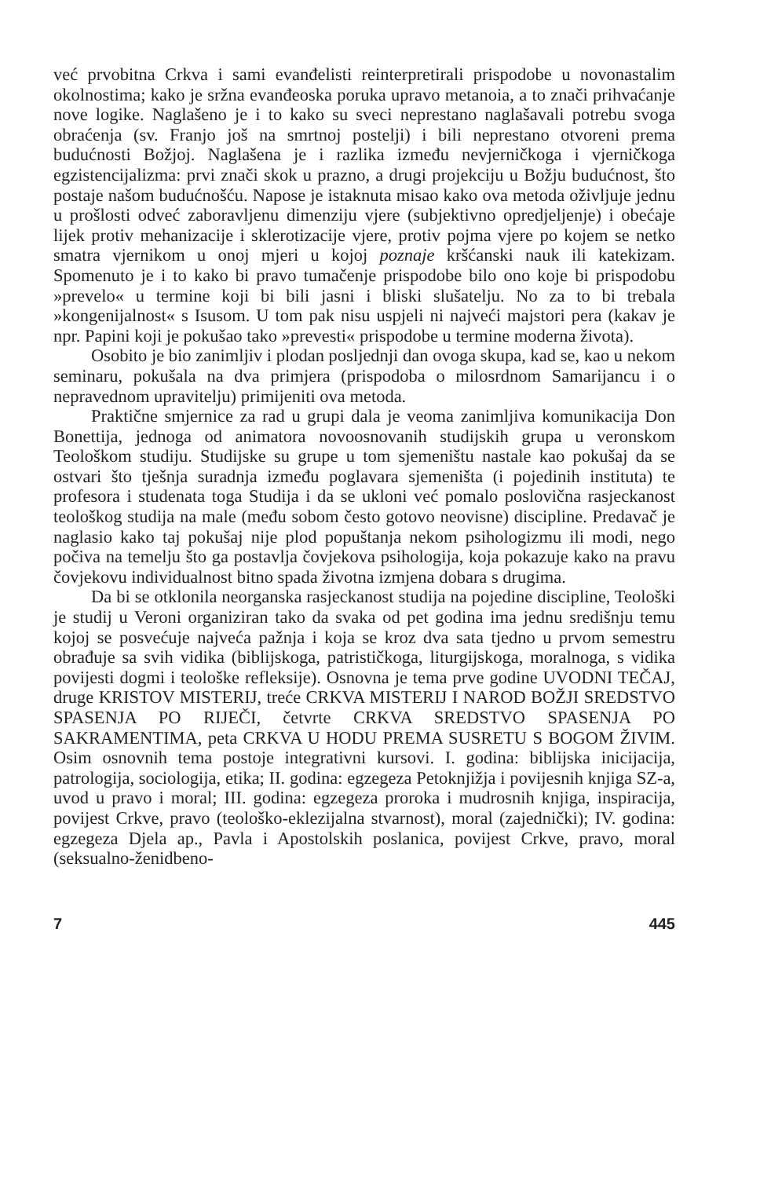već prvobitna Crkva i sami evanđelisti reinterpretirali prispodobe u novonastalim okolnostima; kako je sržna evanđeoska poruka upravo metanoia, a to znači prihvaćanje nove logike. Naglašeno je i to kako su sveci neprestano naglašavali potrebu svoga obraćenja (sv. Franjo još na smrtnoj postelji) i bili neprestano otvoreni prema budućnosti Božjoj. Naglašena je i razlika između nevjerničkoga i vjerničkoga egzistencijalizma: prvi znači skok u prazno, a drugi projekciju u Božju budućnost, što postaje našom budućnošću. Napose je istaknuta misao kako ova metoda oživljuje jednu u prošlosti odveć zaboravljenu dimenziju vjere (subjektivno opredjeljenje) i obećaje lijek protiv mehanizacije i sklerotizacije vjere, protiv pojma vjere po kojem se netko smatra vjernikom u onoj mjeri u kojoj poznaje kršćanski nauk ili katekizam. Spomenuto je i to kako bi pravo tumačenje prispodobe bilo ono koje bi prispodobu »prevelo« u termine koji bi bili jasni i bliski slušatelju. No za to bi trebala »kongenijalnost« s Isusom. U tom pak nisu uspjeli ni najveći majstori pera (kakav je npr. Papini koji je pokušao tako »prevesti« prispodobe u termine moderna života).
Osobito je bio zanimljiv i plodan posljednji dan ovoga skupa, kad se, kao u nekom seminaru, pokušala na dva primjera (prispodoba o milosrdnom Samarijancu i o nepravednom upravitelju) primijeniti ova metoda.
Praktične smjernice za rad u grupi dala je veoma zanimljiva komunikacija Don Bonettija, jednoga od animatora novoosnovanih studijskih grupa u veronskom Teološkom studiju. Studijske su grupe u tom sjemeništu nastale kao pokušaj da se ostvari što tješnja suradnja između poglavara sjemeništa (i pojedinih instituta) te profesora i studenata toga Studija i da se ukloni već pomalo poslovična rasjeckanost teološkog studija na male (među sobom često gotovo neovisne) discipline. Predavač je naglasio kako taj pokušaj nije plod popuštanja nekom psihologizmu ili modi, nego počiva na temelju što ga postavlja čovjekova psihologija, koja pokazuje kako na pravu čovjekovu individualnost bitno spada životna izmjena dobara s drugima.
Da bi se otklonila neorganska rasjeckanost studija na pojedine discipline, Teološki je studij u Veroni organiziran tako da svaka od pet godina ima jednu središnju temu kojoj se posvećuje najveća pažnja i koja se kroz dva sata tjedno u prvom semestru obrađuje sa svih vidika (biblijskoga, patrističkoga, liturgijskoga, moralnoga, s vidika povijesti dogmi i teološke refleksije). Osnovna je tema prve godine UVODNI TEČAJ, druge KRISTOV MISTERIJ, treće CRKVA MISTERIJ I NAROD BOŽJI SREDSTVO SPASENJA PO RIJEČI, četvrte CRKVA SREDSTVO SPASENJA PO SAKRAMENTIMA, peta CRKVA U HODU PREMA SUSRETU S BOGOM ŽIVIM. Osim osnovnih tema postoje integrativni kursovi. I. godina: biblijska inicijacija, patrologija, sociologija, etika; II. godina: egzegeza Petoknjižja i povijesnih knjiga SZ-a, uvod u pravo i moral; III. godina: egzegeza proroka i mudrosnih knjiga, inspiracija, povijest Crkve, pravo (teološko-eklezijalna stvarnost), moral (zajednički); IV. godina: egzegeza Djela ap., Pavla i Apostolskih poslanica, povijest Crkve, pravo, moral (seksualno-ženidbeno-
7 445